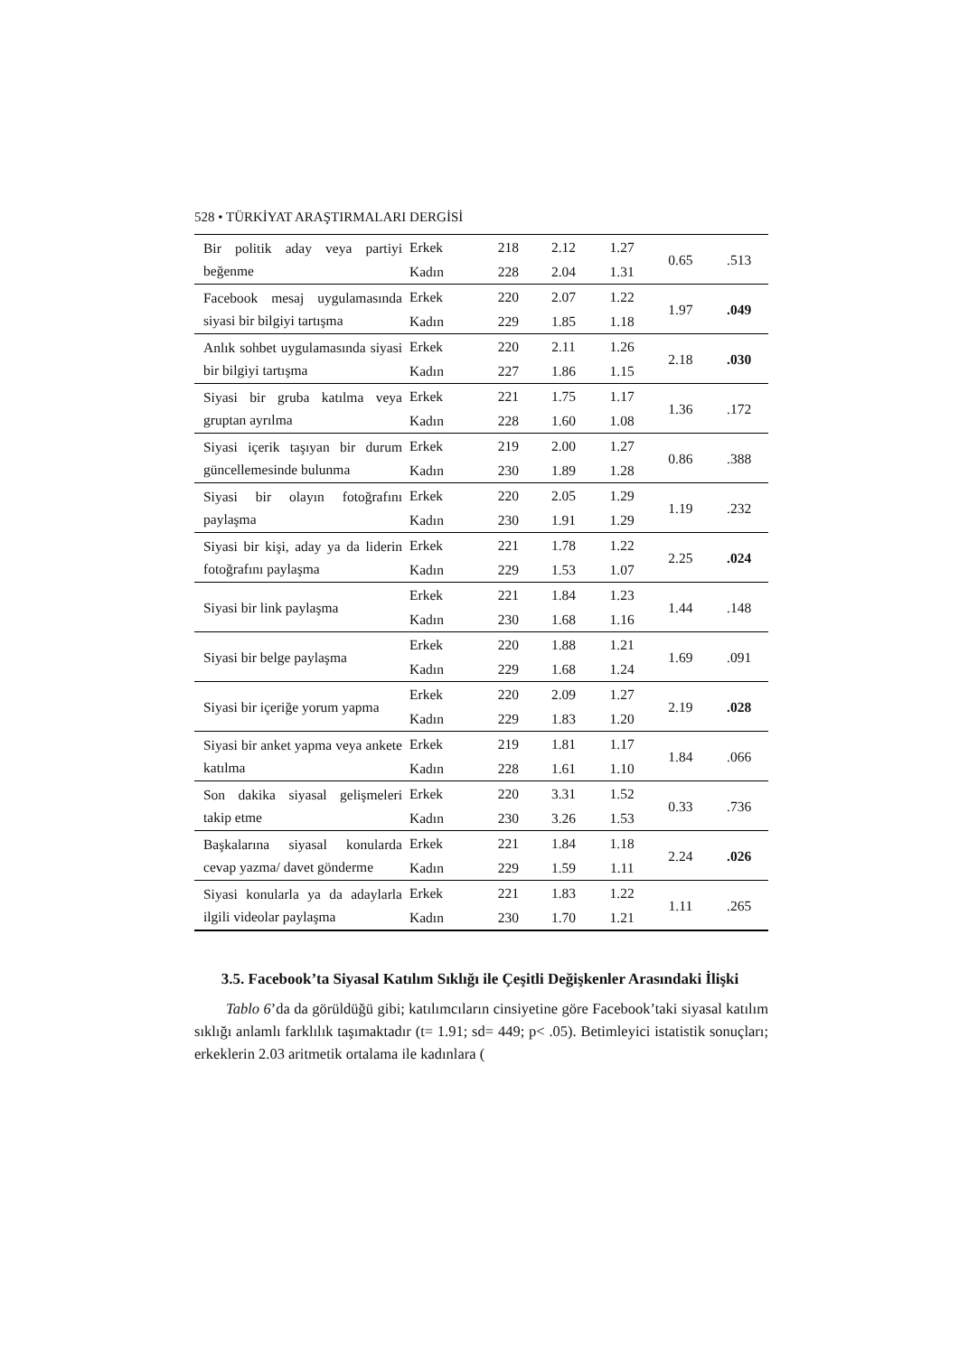528 • TÜRKİYAT ARAŞTIRMALARI DERGİSİ
| Bir politik aday veya partiyi beğenme | Erkek | 218 | 2.12 | 1.27 | 0.65 | .513 |
| | Kadın | 228 | 2.04 | 1.31 | | |
| Facebook mesaj uygulamasında siyasi bir bilgiyi tartışma | Erkek | 220 | 2.07 | 1.22 | 1.97 | .049 |
| | Kadın | 229 | 1.85 | 1.18 | | |
| Anlık sohbet uygulamasında siyasi bir bilgiyi tartışma | Erkek | 220 | 2.11 | 1.26 | 2.18 | .030 |
| | Kadın | 227 | 1.86 | 1.15 | | |
| Siyasi bir gruba katılma veya gruptan ayrılma | Erkek | 221 | 1.75 | 1.17 | 1.36 | .172 |
| | Kadın | 228 | 1.60 | 1.08 | | |
| Siyasi içerik taşıyan bir durum güncellemesinde bulunma | Erkek | 219 | 2.00 | 1.27 | 0.86 | .388 |
| | Kadın | 230 | 1.89 | 1.28 | | |
| Siyasi bir olayın fotoğrafını paylaşma | Erkek | 220 | 2.05 | 1.29 | 1.19 | .232 |
| | Kadın | 230 | 1.91 | 1.29 | | |
| Siyasi bir kişi, aday ya da liderin fotoğrafını paylaşma | Erkek | 221 | 1.78 | 1.22 | 2.25 | .024 |
| | Kadın | 229 | 1.53 | 1.07 | | |
| Siyasi bir link paylaşma | Erkek | 221 | 1.84 | 1.23 | 1.44 | .148 |
| | Kadın | 230 | 1.68 | 1.16 | | |
| Siyasi bir belge paylaşma | Erkek | 220 | 1.88 | 1.21 | 1.69 | .091 |
| | Kadın | 229 | 1.68 | 1.24 | | |
| Siyasi bir içeriğe yorum yapma | Erkek | 220 | 2.09 | 1.27 | 2.19 | .028 |
| | Kadın | 229 | 1.83 | 1.20 | | |
| Siyasi bir anket yapma veya ankete katılma | Erkek | 219 | 1.81 | 1.17 | 1.84 | .066 |
| | Kadın | 228 | 1.61 | 1.10 | | |
| Son dakika siyasal gelişmeleri takip etme | Erkek | 220 | 3.31 | 1.52 | 0.33 | .736 |
| | Kadın | 230 | 3.26 | 1.53 | | |
| Başkalarına siyasal konularda cevap yazma/ davet gönderme | Erkek | 221 | 1.84 | 1.18 | 2.24 | .026 |
| | Kadın | 229 | 1.59 | 1.11 | | |
| Siyasi konularla ya da adaylarla ilgili videolar paylaşma | Erkek | 221 | 1.83 | 1.22 | 1.11 | .265 |
| | Kadın | 230 | 1.70 | 1.21 | | |
3.5. Facebook’ta Siyasal Katılım Sıklığı ile Çeşitli Değişkenler Arasındaki İlişki
Tablo 6’da da görüldüğü gibi; katılımcıların cinsiyetine göre Facebook’taki siyasal katılım sıklığı anlamlı farklılık taşımaktadır (t= 1.91; sd= 449; p< .05). Betimleyici istatistik sonuçları; erkeklerin 2.03 aritmetik ortalama ile kadınlara (